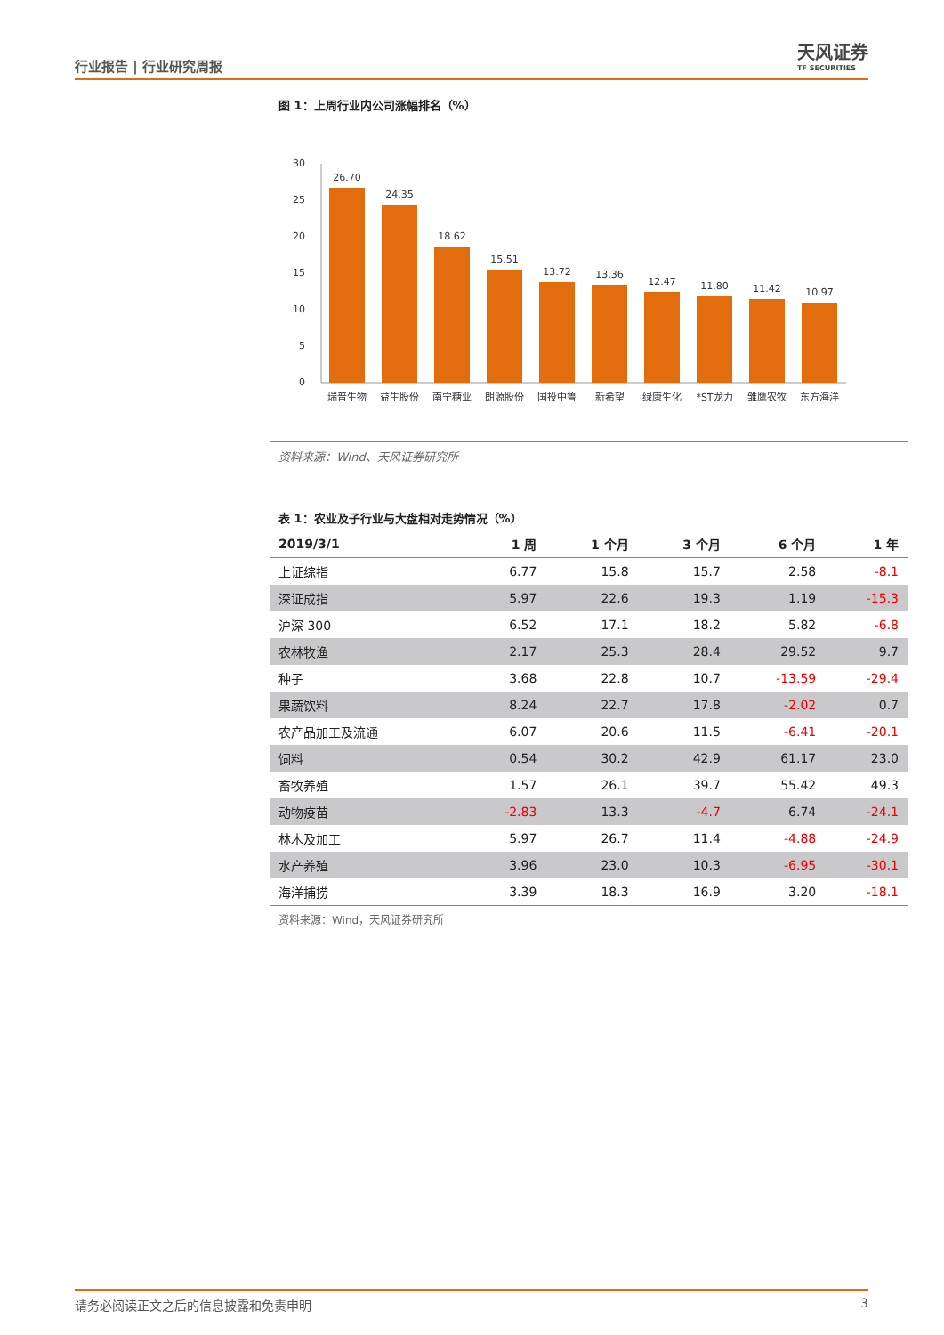行业报告 | 行业研究周报
天风证券
TF SECURITIES
图 1：上周行业内公司涨幅排名（%）
30
25
20
15
10
5
0
26.70
24.35
18.62
15.51
13.72
13.36
12.47
11.80
11.42
10.97
瑞普生物
益生股份
南宁糖业
朗源股份
国投中鲁
新希望
绿康生化
*ST龙力
雏鹰农牧
东方海洋
资料来源：Wind、天风证券研究所
表 1：农业及子行业与大盘相对走势情况（%）
| 2019/3/1 | 1 周 | 1 个月 | 3 个月 | 6 个月 | 1 年 |
| --- | --- | --- | --- | --- | --- |
| 上证综指 | 6.77 | 15.8 | 15.7 | 2.58 | -8.1 |
| 深证成指 | 5.97 | 22.6 | 19.3 | 1.19 | -15.3 |
| 沪深 300 | 6.52 | 17.1 | 18.2 | 5.82 | -6.8 |
| 农林牧渔 | 2.17 | 25.3 | 28.4 | 29.52 | 9.7 |
| 种子 | 3.68 | 22.8 | 10.7 | -13.59 | -29.4 |
| 果蔬饮料 | 8.24 | 22.7 | 17.8 | -2.02 | 0.7 |
| 农产品加工及流通 | 6.07 | 20.6 | 11.5 | -6.41 | -20.1 |
| 饲料 | 0.54 | 30.2 | 42.9 | 61.17 | 23.0 |
| 畜牧养殖 | 1.57 | 26.1 | 39.7 | 55.42 | 49.3 |
| 动物疫苗 | -2.83 | 13.3 | -4.7 | 6.74 | -24.1 |
| 林木及加工 | 5.97 | 26.7 | 11.4 | -4.88 | -24.9 |
| 水产养殖 | 3.96 | 23.0 | 10.3 | -6.95 | -30.1 |
| 海洋捕捞 | 3.39 | 18.3 | 16.9 | 3.20 | -18.1 |
资料来源：Wind，天风证券研究所
请务必阅读正文之后的信息披露和免责申明 3